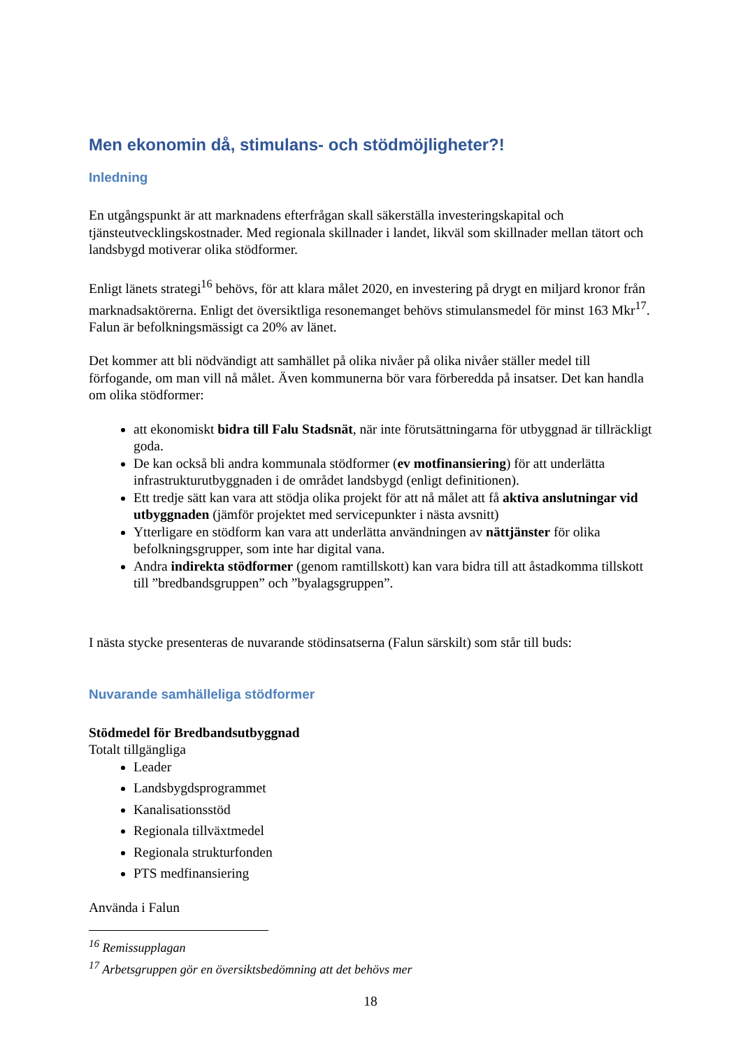Men ekonomin då, stimulans- och stödmöjligheter?!
Inledning
En utgångspunkt är att marknadens efterfrågan skall säkerställa investeringskapital och tjänsteutvecklingskostnader. Med regionala skillnader i landet, likväl som skillnader mellan tätort och landsbygd motiverar olika stödformer.
Enligt länets strategi<sup>16</sup> behövs, för att klara målet 2020, en investering på drygt en miljard kronor från marknadsaktörerna. Enligt det översiktliga resonemanget behövs stimulansmedel för minst 163 Mkr<sup>17</sup>. Falun är befolkningsmässigt ca 20% av länet.
Det kommer att bli nödvändigt att samhället på olika nivåer på olika nivåer ställer medel till förfogande, om man vill nå målet. Även kommunerna bör vara förberedda på insatser. Det kan handla om olika stödformer:
att ekonomiskt bidra till Falu Stadsnät, när inte förutsättningarna för utbyggnad är tillräckligt goda.
De kan också bli andra kommunala stödformer (ev motfinansiering) för att underlätta infrastrukturutbyggnaden i de området landsbygd (enligt definitionen).
Ett tredje sätt kan vara att stödja olika projekt för att nå målet att få aktiva anslutningar vid utbyggnaden (jämför projektet med servicepunkter i nästa avsnitt)
Ytterligare en stödform kan vara att underlätta användningen av nättjänster för olika befolkningsgrupper, som inte har digital vana.
Andra indirekta stödformer (genom ramtillskott) kan vara bidra till att åstadkomma tillskott till ”bredbandsgruppen” och ”byalagsgruppen”.
I nästa stycke presenteras de nuvarande stödinsatserna (Falun särskilt) som står till buds:
Nuvarande samhälleliga stödformer
Stödmedel för Bredbandsutbyggnad
Totalt tillgängliga
Leader
Landsbygdsprogrammet
Kanalisationsstöd
Regionala tillväxtmedel
Regionala strukturfonden
PTS medfinansiering
Använda i Falun
<sup>16</sup> Remissupplagan
<sup>17</sup> Arbetsgruppen gör en översiktsbedömning att det behövs mer
18